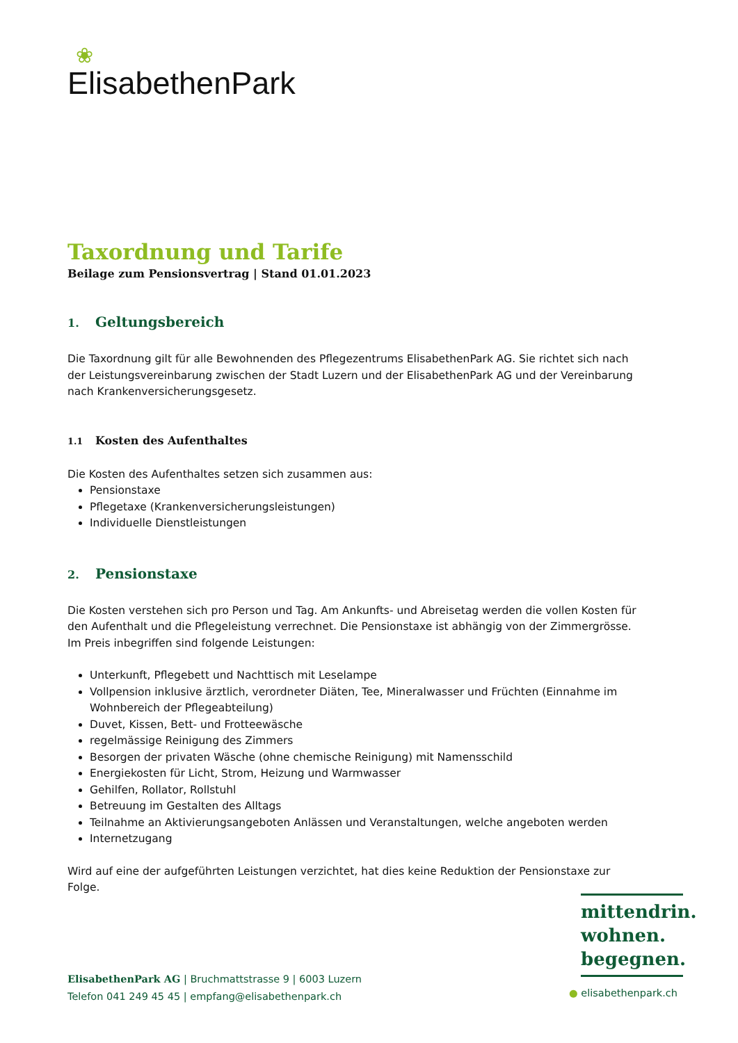❀
ElisabethenPark
Taxordnung und Tarife
Beilage zum Pensionsvertrag | Stand 01.01.2023
1. Geltungsbereich
Die Taxordnung gilt für alle Bewohnenden des Pflegezentrums ElisabethenPark AG. Sie richtet sich nach der Leistungsvereinbarung zwischen der Stadt Luzern und der ElisabethenPark AG und der Vereinbarung nach Krankenversicherungsgesetz.
1.1 Kosten des Aufenthaltes
Die Kosten des Aufenthaltes setzen sich zusammen aus:
Pensionstaxe
Pflegetaxe (Krankenversicherungsleistungen)
Individuelle Dienstleistungen
2. Pensionstaxe
Die Kosten verstehen sich pro Person und Tag. Am Ankunfts- und Abreisetag werden die vollen Kosten für den Aufenthalt und die Pflegeleistung verrechnet. Die Pensionstaxe ist abhängig von der Zimmergrösse. Im Preis inbegriffen sind folgende Leistungen:
Unterkunft, Pflegebett und Nachttisch mit Leselampe
Vollpension inklusive ärztlich, verordneter Diäten, Tee, Mineralwasser und Früchten (Einnahme im Wohnbereich der Pflegeabteilung)
Duvet, Kissen, Bett- und Frotteewäsche
regelmässige Reinigung des Zimmers
Besorgen der privaten Wäsche (ohne chemische Reinigung) mit Namensschild
Energiekosten für Licht, Strom, Heizung und Warmwasser
Gehilfen, Rollator, Rollstuhl
Betreuung im Gestalten des Alltags
Teilnahme an Aktivierungsangeboten Anlässen und Veranstaltungen, welche angeboten werden
Internetzugang
Wird auf eine der aufgeführten Leistungen verzichtet, hat dies keine Reduktion der Pensionstaxe zur Folge.
mittendrin.
wohnen.
begegnen.
ElisabethenPark AG | Bruchmattstrasse 9 | 6003 Luzern
Telefon 041 249 45 45 | empfang@elisabethenpark.ch
● elisabethenpark.ch